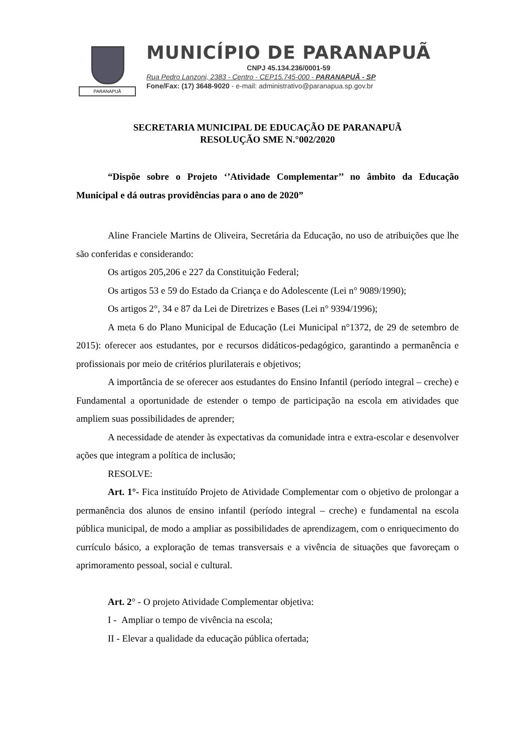PARANAPUÃ
MUNICÍPIO DE PARANAPUÃ
CNPJ 45.134.236/0001-59
Rua Pedro Lanzoni, 2383 - Centro - CEP15.745-000 - PARANAPUÃ - SP
Fone/Fax: (17) 3648-9020 - e-mail: administrativo@paranapua.sp.gov.br
SECRETARIA MUNICIPAL DE EDUCAÇÃO DE PARANAPUÃ
RESOLUÇÃO SME N.°002/2020
“Dispõe sobre o Projeto ‘’Atividade Complementar’’ no âmbito da Educação Municipal e dá outras providências para o ano de 2020”
Aline Franciele Martins de Oliveira, Secretária da Educação, no uso de atribuições que lhe são conferidas e considerando:
Os artigos 205,206 e 227 da Constituição Federal;
Os artigos 53 e 59 do Estado da Criança e do Adolescente (Lei n° 9089/1990);
Os artigos 2°, 34 e 87 da Lei de Diretrizes e Bases (Lei n° 9394/1996);
A meta 6 do Plano Municipal de Educação (Lei Municipal n°1372, de 29 de setembro de 2015): oferecer aos estudantes, por e recursos didáticos-pedagógico, garantindo a permanência e profissionais por meio de critérios plurilaterais e objetivos;
A importância de se oferecer aos estudantes do Ensino Infantil (período integral – creche) e Fundamental a oportunidade de estender o tempo de participação na escola em atividades que ampliem suas possibilidades de aprender;
A necessidade de atender às expectativas da comunidade intra e extra-escolar e desenvolver ações que integram a política de inclusão;
RESOLVE:
Art. 1°- Fica instituído Projeto de Atividade Complementar com o objetivo de prolongar a permanência dos alunos de ensino infantil (período integral – creche) e fundamental na escola pública municipal, de modo a ampliar as possibilidades de aprendizagem, com o enriquecimento do currículo básico, a exploração de temas transversais e a vivência de situações que favoreçam o aprimoramento pessoal, social e cultural.
Art. 2° - O projeto Atividade Complementar objetiva:
I - Ampliar o tempo de vivência na escola;
II - Elevar a qualidade da educação pública ofertada;